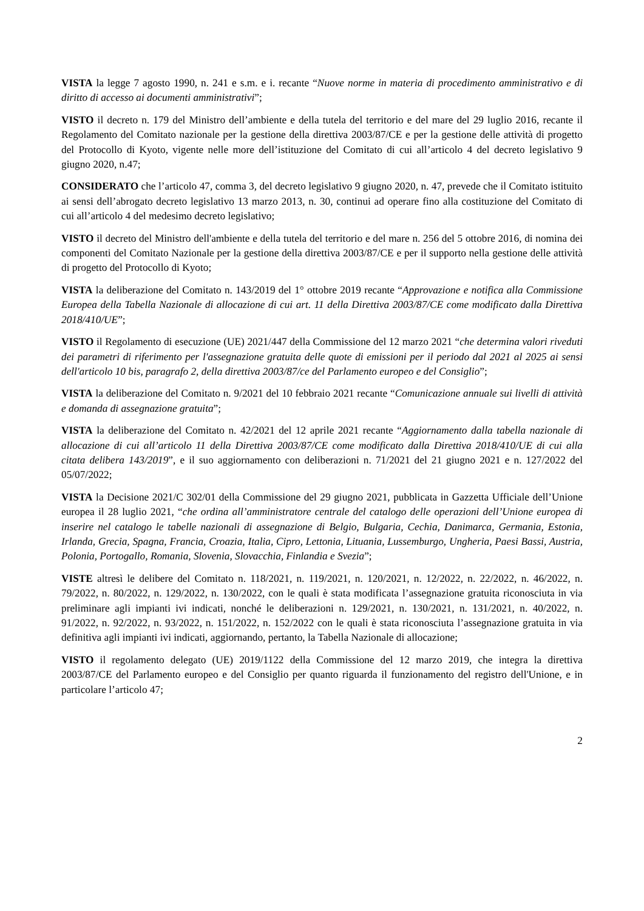VISTA la legge 7 agosto 1990, n. 241 e s.m. e i. recante “Nuove norme in materia di procedimento amministrativo e di diritto di accesso ai documenti amministrativi”;
VISTO il decreto n. 179 del Ministro dell’ambiente e della tutela del territorio e del mare del 29 luglio 2016, recante il Regolamento del Comitato nazionale per la gestione della direttiva 2003/87/CE e per la gestione delle attività di progetto del Protocollo di Kyoto, vigente nelle more dell’istituzione del Comitato di cui all’articolo 4 del decreto legislativo 9 giugno 2020, n.47;
CONSIDERATO che l’articolo 47, comma 3, del decreto legislativo 9 giugno 2020, n. 47, prevede che il Comitato istituito ai sensi dell’abrogato decreto legislativo 13 marzo 2013, n. 30, continui ad operare fino alla costituzione del Comitato di cui all’articolo 4 del medesimo decreto legislativo;
VISTO il decreto del Ministro dell'ambiente e della tutela del territorio e del mare n. 256 del 5 ottobre 2016, di nomina dei componenti del Comitato Nazionale per la gestione della direttiva 2003/87/CE e per il supporto nella gestione delle attività di progetto del Protocollo di Kyoto;
VISTA la deliberazione del Comitato n. 143/2019 del 1° ottobre 2019 recante “Approvazione e notifica alla Commissione Europea della Tabella Nazionale di allocazione di cui art. 11 della Direttiva 2003/87/CE come modificato dalla Direttiva 2018/410/UE”;
VISTO il Regolamento di esecuzione (UE) 2021/447 della Commissione del 12 marzo 2021 “che determina valori riveduti dei parametri di riferimento per l'assegnazione gratuita delle quote di emissioni per il periodo dal 2021 al 2025 ai sensi dell'articolo 10 bis, paragrafo 2, della direttiva 2003/87/ce del Parlamento europeo e del Consiglio”;
VISTA la deliberazione del Comitato n. 9/2021 del 10 febbraio 2021 recante “Comunicazione annuale sui livelli di attività e domanda di assegnazione gratuita”;
VISTA la deliberazione del Comitato n. 42/2021 del 12 aprile 2021 recante “Aggiornamento dalla tabella nazionale di allocazione di cui all’articolo 11 della Direttiva 2003/87/CE come modificato dalla Direttiva 2018/410/UE di cui alla citata delibera 143/2019”, e il suo aggiornamento con deliberazioni n. 71/2021 del 21 giugno 2021 e n. 127/2022 del 05/07/2022;
VISTA la Decisione 2021/C 302/01 della Commissione del 29 giugno 2021, pubblicata in Gazzetta Ufficiale dell’Unione europea il 28 luglio 2021, “che ordina all’amministratore centrale del catalogo delle operazioni dell’Unione europea di inserire nel catalogo le tabelle nazionali di assegnazione di Belgio, Bulgaria, Cechia, Danimarca, Germania, Estonia, Irlanda, Grecia, Spagna, Francia, Croazia, Italia, Cipro, Lettonia, Lituania, Lussemburgo, Ungheria, Paesi Bassi, Austria, Polonia, Portogallo, Romania, Slovenia, Slovacchia, Finlandia e Svezia”;
VISTE altresì le delibere del Comitato n. 118/2021, n. 119/2021, n. 120/2021, n. 12/2022, n. 22/2022, n. 46/2022, n. 79/2022, n. 80/2022, n. 129/2022, n. 130/2022, con le quali è stata modificata l’assegnazione gratuita riconosciuta in via preliminare agli impianti ivi indicati, nonché le deliberazioni n. 129/2021, n. 130/2021, n. 131/2021, n. 40/2022, n. 91/2022, n. 92/2022, n. 93/2022, n. 151/2022, n. 152/2022 con le quali è stata riconosciuta l’assegnazione gratuita in via definitiva agli impianti ivi indicati, aggiornando, pertanto, la Tabella Nazionale di allocazione;
VISTO il regolamento delegato (UE) 2019/1122 della Commissione del 12 marzo 2019, che integra la direttiva 2003/87/CE del Parlamento europeo e del Consiglio per quanto riguarda il funzionamento del registro dell'Unione, e in particolare l’articolo 47;
2